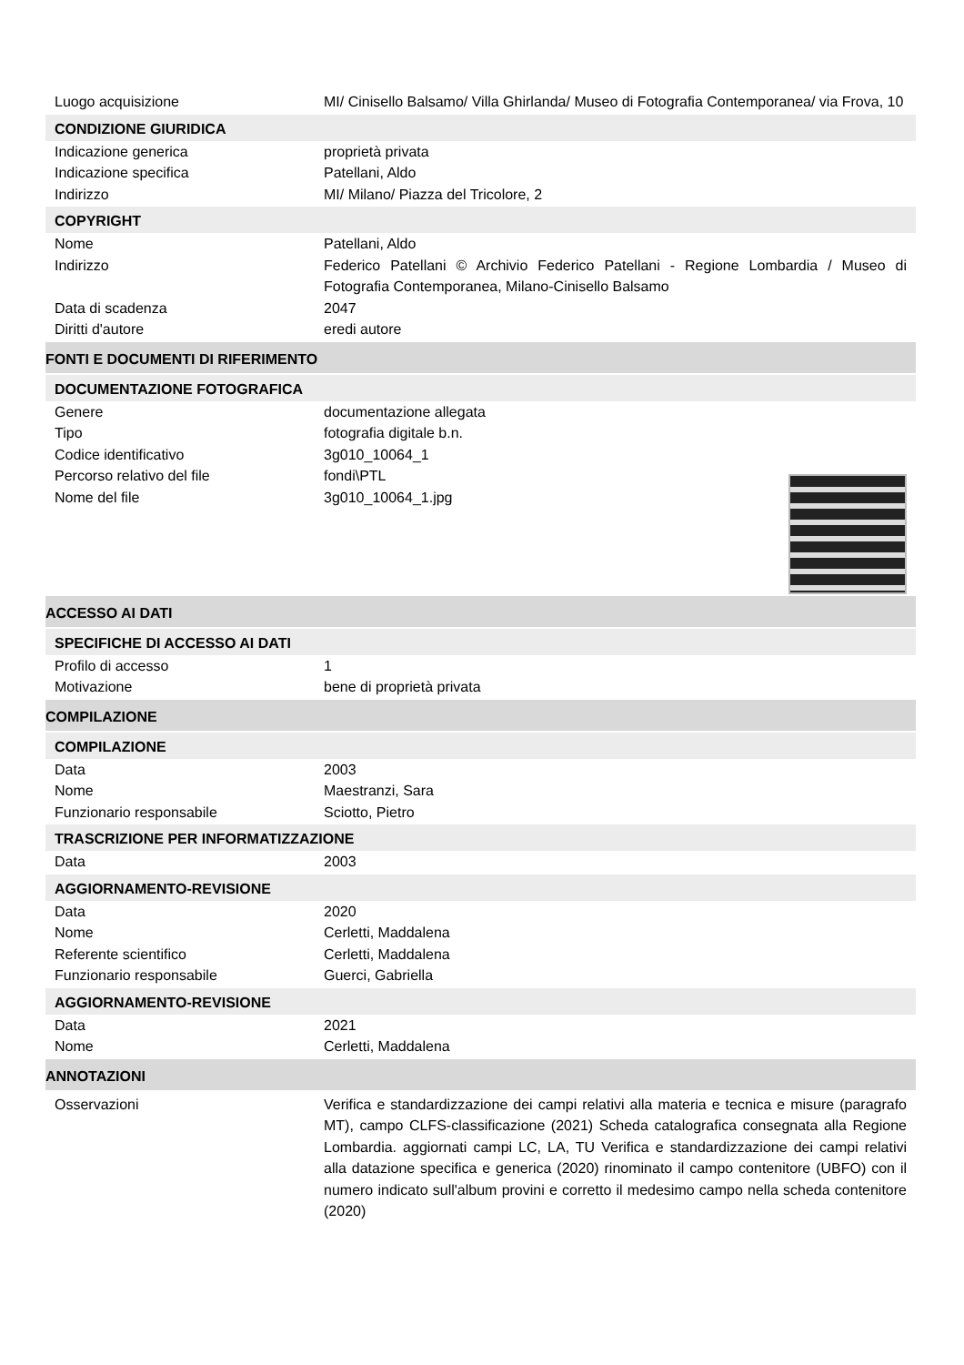Luogo acquisizione MI/ Cinisello Balsamo/ Villa Ghirlanda/ Museo di Fotografia Contemporanea/ via Frova, 10
CONDIZIONE GIURIDICA
Indicazione generica proprietà privata
Indicazione specifica Patellani, Aldo
Indirizzo MI/ Milano/ Piazza del Tricolore, 2
COPYRIGHT
Nome Patellani, Aldo
Indirizzo Federico Patellani © Archivio Federico Patellani - Regione Lombardia / Museo di Fotografia Contemporanea, Milano-Cinisello Balsamo
Data di scadenza 2047
Diritti d'autore eredi autore
FONTI E DOCUMENTI DI RIFERIMENTO
DOCUMENTAZIONE FOTOGRAFICA
Genere documentazione allegata
Tipo fotografia digitale b.n.
Codice identificativo 3g010_10064_1
Percorso relativo del file fondi\PTL
Nome del file 3g010_10064_1.jpg
ACCESSO AI DATI
SPECIFICHE DI ACCESSO AI DATI
Profilo di accesso 1
Motivazione bene di proprietà privata
COMPILAZIONE
COMPILAZIONE
Data 2003
Nome Maestranzi, Sara
Funzionario responsabile Sciotto, Pietro
TRASCRIZIONE PER INFORMATIZZAZIONE
Data 2003
AGGIORNAMENTO-REVISIONE
Data 2020
Nome Cerletti, Maddalena
Referente scientifico Cerletti, Maddalena
Funzionario responsabile Guerci, Gabriella
AGGIORNAMENTO-REVISIONE
Data 2021
Nome Cerletti, Maddalena
ANNOTAZIONI
Osservazioni Verifica e standardizzazione dei campi relativi alla materia e tecnica e misure (paragrafo MT), campo CLFS-classificazione (2021) Scheda catalografica consegnata alla Regione Lombardia. aggiornati campi LC, LA, TU Verifica e standardizzazione dei campi relativi alla datazione specifica e generica (2020) rinominato il campo contenitore (UBFO) con il numero indicato sull'album provini e corretto il medesimo campo nella scheda contenitore (2020)